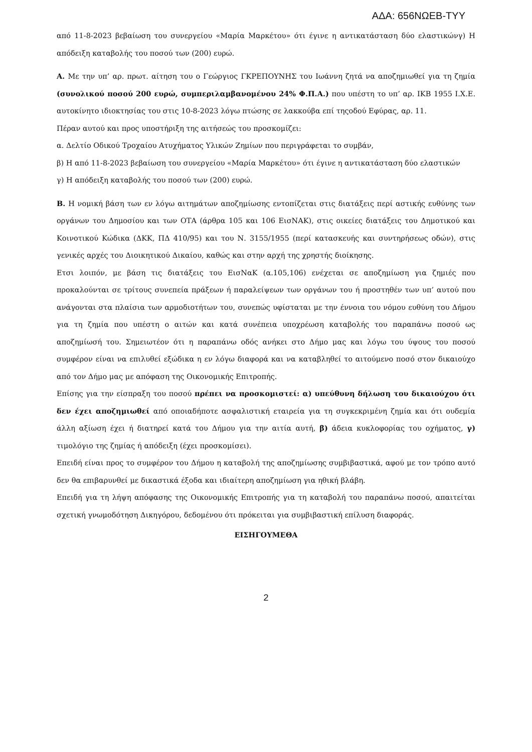ΑΔΑ: 656ΝΩΕΒ-ΤΥΥ
από 11-8-2023 βεβαίωση του συνεργείου «Μαρία Μαρκέτου» ότι έγινε η αντικατάσταση δύο ελαστικώνγ) Η απόδειξη καταβολής του ποσού των (200) ευρώ.
Α. Με την υπ’ αρ. πρωτ. αίτηση του ο Γεώργιος ΓΚΡΕΠΟΥΝΗΣ του Ιωάννη ζητά να αποζημιωθεί για τη ζημία (συνολικού ποσού 200 ευρώ, συμπεριλαμβανομένου 24% Φ.Π.Α.) που υπέστη το υπ’ αρ. ΙΚΒ 1955 Ι.Χ.Ε. αυτοκίνητο ιδιοκτησίας του στις 10-8-2023 λόγω πτώσης σε λακκούβα επί τηςοδού Εφύρας, αρ. 11.
Πέραν αυτού και προς υποστήριξη της αιτήσεώς του προσκομίζει:
α. Δελτίο Οδικού Τροχαίου Ατυχήματος Υλικών Ζημίων που περιγράφεται το συμβάν,
β) Η από 11-8-2023 βεβαίωση του συνεργείου «Μαρία Μαρκέτου» ότι έγινε η αντικατάσταση δύο ελαστικών
γ) Η απόδειξη καταβολής του ποσού των (200) ευρώ.
Β. Η νομική βάση των εν λόγω αιτημάτων αποζημίωσης εντοπίζεται στις διατάξεις περί αστικής ευθύνης των οργάνων του Δημοσίου και των ΟΤΑ (άρθρα 105 και 106 ΕισΝΑΚ), στις οικείες διατάξεις του Δημοτικού και Κοινοτικού Κώδικα (ΔΚΚ, ΠΔ 410/95) και του Ν. 3155/1955 (περί κατασκευής και συντηρήσεως οδών), στις γενικές αρχές του Διοικητικού Δικαίου, καθώς και στην αρχή της χρηστής διοίκησης.
Ετσι λοιπόν, με βάση τις διατάξεις του ΕισΝαΚ (α.105,106) ενέχεται σε αποζημίωση για ζημιές που προκαλούνται σε τρίτους συνεπεία πράξεων ή παραλείψεων των οργάνων του ή προστηθέν των υπ’ αυτού που ανάγονται στα πλαίσια των αρμοδιοτήτων του, συνεπώς υφίσταται με την έννοια του νόμου ευθύνη του Δήμου για τη ζημία που υπέστη ο αιτών και κατά συνέπεια υποχρέωση καταβολής του παραπάνω ποσού ως αποζημίωσή του. Σημειωτέον ότι η παραπάνω οδός ανήκει στο Δήμο μας και λόγω του ύψους του ποσού συμφέρον είναι να επιλυθεί εξώδικα η εν λόγω διαφορά και να καταβληθεί το αιτούμενο ποσό στον δικαιούχο από τον Δήμο μας με απόφαση της Οικονομικής Επιτροπής.
Επίσης για την είσπραξη του ποσού πρέπει να προσκομιστεί: α) υπεύθυνη δήλωση του δικαιούχου ότι δεν έχει αποζημιωθεί από οποιαδήποτε ασφαλιστική εταιρεία για τη συγκεκριμένη ζημία και ότι ουδεμία άλλη αξίωση έχει ή διατηρεί κατά του Δήμου για την αιτία αυτή, β) άδεια κυκλοφορίας του οχήματος, γ) τιμολόγιο της ζημίας ή απόδειξη (έχει προσκομίσει).
Επειδή είναι προς το συμφέρον του Δήμου η καταβολή της αποζημίωσης συμβιβαστικά, αφού με τον τρόπο αυτό δεν θα επιβαρυνθεί με δικαστικά έξοδα και ιδιαίτερη αποζημίωση για ηθική βλάβη.
Επειδή για τη λήψη απόφασης της Οικονομικής Επιτροπής για τη καταβολή του παραπάνω ποσού, απαιτείται σχετική γνωμοδότηση Δικηγόρου, δεδομένου ότι πρόκειται για συμβιβαστική επίλυση διαφοράς.
ΕΙΣΗΓΟΥΜΕΘΑ
2